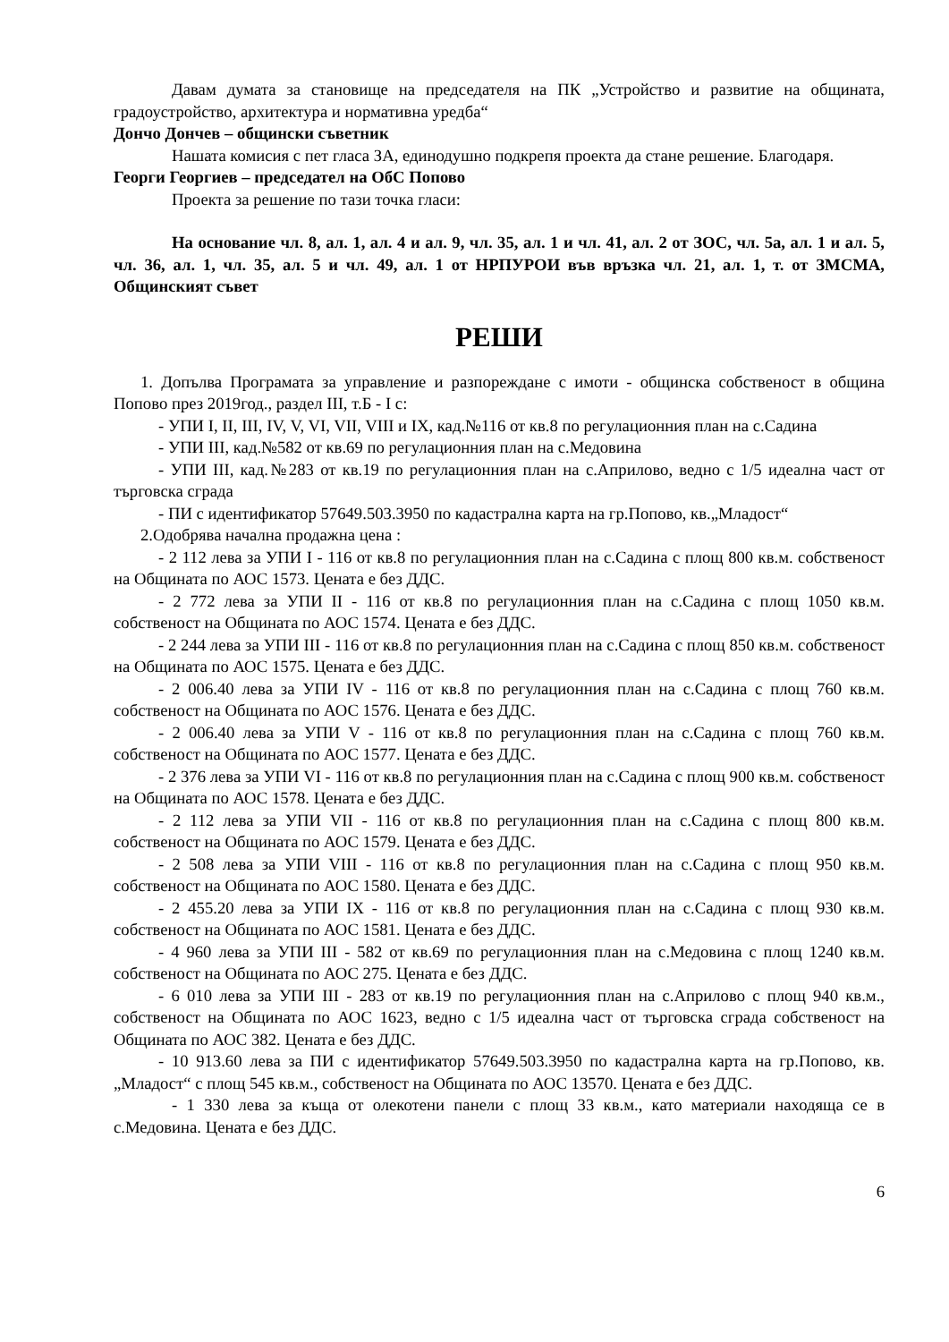Давам думата за становище на председателя на ПК „Устройство и развитие на общината, градоустройство, архитектура и нормативна уредба“
Дончо Дончев – общински съветник
Нашата комисия с пет гласа ЗА, единодушно подкрепя проекта да стане решение. Благодаря.
Георги Георгиев – председател на ОбС Попово
Проекта за решение по тази точка гласи:
На основание чл. 8, ал. 1, ал. 4 и ал. 9, чл. 35, ал. 1 и чл. 41, ал. 2 от ЗОС, чл. 5а, ал. 1 и ал. 5, чл. 36, ал. 1, чл. 35, ал. 5 и чл. 49, ал. 1 от НРПУРОИ във връзка чл. 21, ал. 1, т. от ЗМСМА, Общинският съвет
РЕШИ
1. Допълва Програмата за управление и разпореждане с имоти - общинска собственост в община Попово през 2019год., раздел III, т.Б - I с:
- УПИ I, II, III, IV, V, VI, VII, VIII и IX, кад.№116 от кв.8 по регулационния план на с.Садина
- УПИ III, кад.№582 от кв.69 по регулационния план на с.Медовина
- УПИ III, кад.№283 от кв.19 по регулационния план на с.Априлово, ведно с 1/5 идеална част от търговска сграда
- ПИ с идентификатор 57649.503.3950 по кадастрална карта на гр.Попово, кв.„Младост“
2.Одобрява начална продажна цена :
- 2 112 лева за УПИ I - 116 от кв.8 по регулационния план на с.Садина с площ 800 кв.м. собственост на Общината по АОС 1573. Цената е без ДДС.
- 2 772 лева за УПИ II - 116 от кв.8 по регулационния план на с.Садина с площ 1050 кв.м. собственост на Общината по АОС 1574. Цената е без ДДС.
- 2 244 лева за УПИ III - 116 от кв.8 по регулационния план на с.Садина с площ 850 кв.м. собственост на Общината по АОС 1575. Цената е без ДДС.
- 2 006.40 лева за УПИ IV - 116 от кв.8 по регулационния план на с.Садина с площ 760 кв.м. собственост на Общината по АОС 1576. Цената е без ДДС.
- 2 006.40 лева за УПИ V - 116 от кв.8 по регулационния план на с.Садина с площ 760 кв.м. собственост на Общината по АОС 1577. Цената е без ДДС.
- 2 376 лева за УПИ VI - 116 от кв.8 по регулационния план на с.Садина с площ 900 кв.м. собственост на Общината по АОС 1578. Цената е без ДДС.
- 2 112 лева за УПИ VII - 116 от кв.8 по регулационния план на с.Садина с площ 800 кв.м. собственост на Общината по АОС 1579. Цената е без ДДС.
- 2 508 лева за УПИ VIII - 116 от кв.8 по регулационния план на с.Садина с площ 950 кв.м. собственост на Общината по АОС 1580. Цената е без ДДС.
- 2 455.20 лева за УПИ IX - 116 от кв.8 по регулационния план на с.Садина с площ 930 кв.м. собственост на Общината по АОС 1581. Цената е без ДДС.
- 4 960 лева за УПИ III - 582 от кв.69 по регулационния план на с.Медовина с площ 1240 кв.м. собственост на Общината по АОС 275. Цената е без ДДС.
- 6 010 лева за УПИ III - 283 от кв.19 по регулационния план на с.Априлово с площ 940 кв.м., собственост на Общината по АОС 1623, ведно с 1/5 идеална част от търговска сграда собственост на Общината по АОС 382. Цената е без ДДС.
- 10 913.60 лева за ПИ с идентификатор 57649.503.3950 по кадастрална карта на гр.Попово, кв. „Младост“ с площ 545 кв.м., собственост на Общината по АОС 13570. Цената е без ДДС.
- 1 330 лева за къща от олекотени панели с площ 33 кв.м., като материали находяща се в с.Медовина. Цената е без ДДС.
6